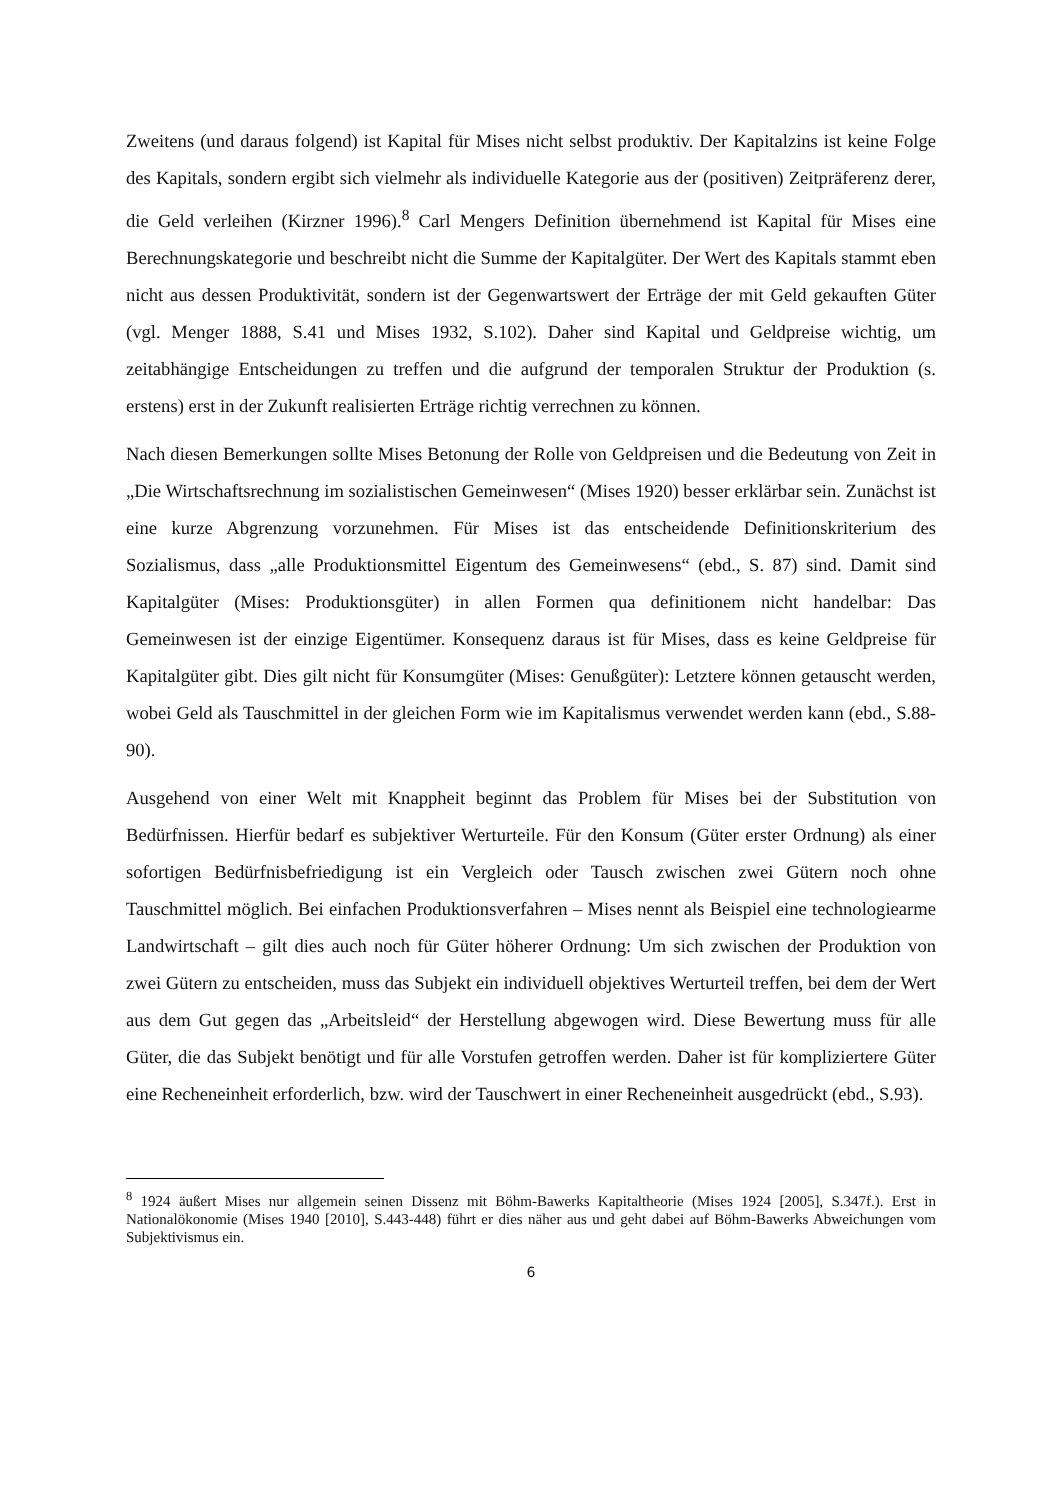Zweitens (und daraus folgend) ist Kapital für Mises nicht selbst produktiv. Der Kapitalzins ist keine Folge des Kapitals, sondern ergibt sich vielmehr als individuelle Kategorie aus der (positiven) Zeitpräferenz derer, die Geld verleihen (Kirzner 1996).<sup>8</sup> Carl Mengers Definition übernehmend ist Kapital für Mises eine Berechnungskategorie und beschreibt nicht die Summe der Kapitalgüter. Der Wert des Kapitals stammt eben nicht aus dessen Produktivität, sondern ist der Gegenwartswert der Erträge der mit Geld gekauften Güter (vgl. Menger 1888, S.41 und Mises 1932, S.102). Daher sind Kapital und Geldpreise wichtig, um zeitabhängige Entscheidungen zu treffen und die aufgrund der temporalen Struktur der Produktion (s. erstens) erst in der Zukunft realisierten Erträge richtig verrechnen zu können.
Nach diesen Bemerkungen sollte Mises Betonung der Rolle von Geldpreisen und die Bedeutung von Zeit in „Die Wirtschaftsrechnung im sozialistischen Gemeinwesen“ (Mises 1920) besser erklärbar sein. Zunächst ist eine kurze Abgrenzung vorzunehmen. Für Mises ist das entscheidende Definitionskriterium des Sozialismus, dass „alle Produktionsmittel Eigentum des Gemeinwesens“ (ebd., S. 87) sind. Damit sind Kapitalgüter (Mises: Produktionsgüter) in allen Formen qua definitionem nicht handelbar: Das Gemeinwesen ist der einzige Eigentümer. Konsequenz daraus ist für Mises, dass es keine Geldpreise für Kapitalgüter gibt. Dies gilt nicht für Konsumgüter (Mises: Genußgüter): Letztere können getauscht werden, wobei Geld als Tauschmittel in der gleichen Form wie im Kapitalismus verwendet werden kann (ebd., S.88-90).
Ausgehend von einer Welt mit Knappheit beginnt das Problem für Mises bei der Substitution von Bedürfnissen. Hierfür bedarf es subjektiver Werturteile. Für den Konsum (Güter erster Ordnung) als einer sofortigen Bedürfnisbefriedigung ist ein Vergleich oder Tausch zwischen zwei Gütern noch ohne Tauschmittel möglich. Bei einfachen Produktionsverfahren – Mises nennt als Beispiel eine technologiearme Landwirtschaft – gilt dies auch noch für Güter höherer Ordnung: Um sich zwischen der Produktion von zwei Gütern zu entscheiden, muss das Subjekt ein individuell objektives Werturteil treffen, bei dem der Wert aus dem Gut gegen das „Arbeitsleid“ der Herstellung abgewogen wird. Diese Bewertung muss für alle Güter, die das Subjekt benötigt und für alle Vorstufen getroffen werden. Daher ist für kompliziertere Güter eine Recheneinheit erforderlich, bzw. wird der Tauschwert in einer Recheneinheit ausgedrückt (ebd., S.93).
<sup>8</sup> 1924 äußert Mises nur allgemein seinen Dissenz mit Böhm-Bawerks Kapitaltheorie (Mises 1924 [2005], S.347f.). Erst in Nationalökonomie (Mises 1940 [2010], S.443-448) führt er dies näher aus und geht dabei auf Böhm-Bawerks Abweichungen vom Subjektivismus ein.
6